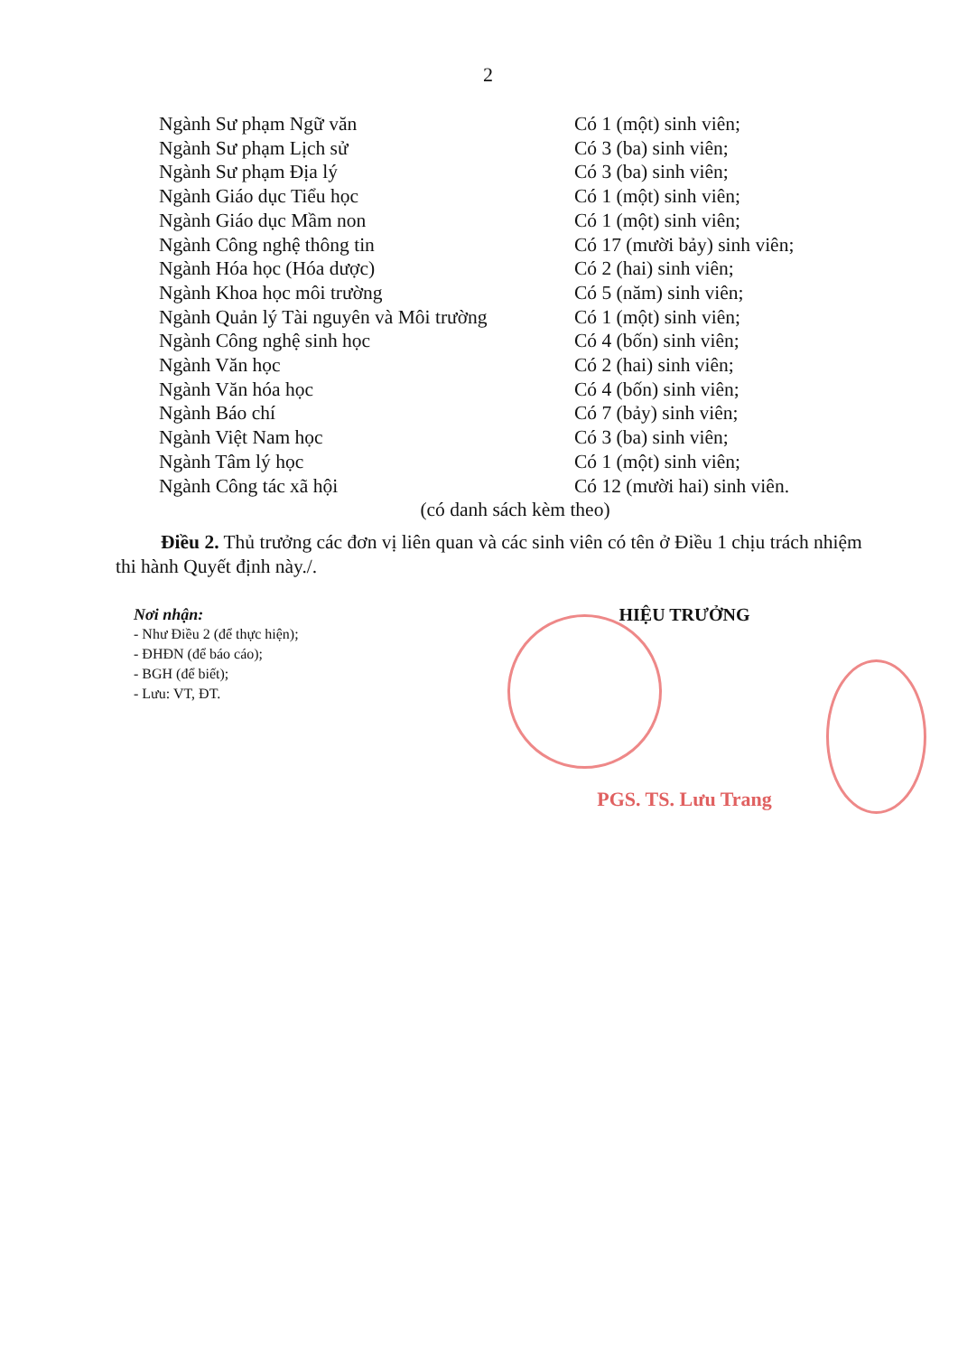2
Ngành Sư phạm Ngữ văn Có 1 (một) sinh viên;
Ngành Sư phạm Lịch sử Có 3 (ba) sinh viên;
Ngành Sư phạm Địa lý Có 3 (ba) sinh viên;
Ngành Giáo dục Tiểu học Có 1 (một) sinh viên;
Ngành Giáo dục Mầm non Có 1 (một) sinh viên;
Ngành Công nghệ thông tin Có 17 (mười bảy) sinh viên;
Ngành Hóa học (Hóa dược) Có 2 (hai) sinh viên;
Ngành Khoa học môi trường Có 5 (năm) sinh viên;
Ngành Quản lý Tài nguyên và Môi trường
Có 1 (một) sinh viên;
Ngành Công nghệ sinh học Có 4 (bốn) sinh viên;
Ngành Văn học Có 2 (hai) sinh viên;
Ngành Văn hóa học Có 4 (bốn) sinh viên;
Ngành Báo chí Có 7 (bảy) sinh viên;
Ngành Việt Nam học Có 3 (ba) sinh viên;
Ngành Tâm lý học Có 1 (một) sinh viên;
Ngành Công tác xã hội Có 12 (mười hai) sinh viên.
(có danh sách kèm theo)
Điều 2. Thủ trưởng các đơn vị liên quan và các sinh viên có tên ở Điều 1 chịu trách nhiệm thi hành Quyết định này./.
Nơi nhận:
- Như Điều 2 (để thực hiện);
- ĐHĐN (để báo cáo);
- BGH (để biết);
- Lưu: VT, ĐT.
HIỆU TRƯỞNG
PGS. TS. Lưu Trang